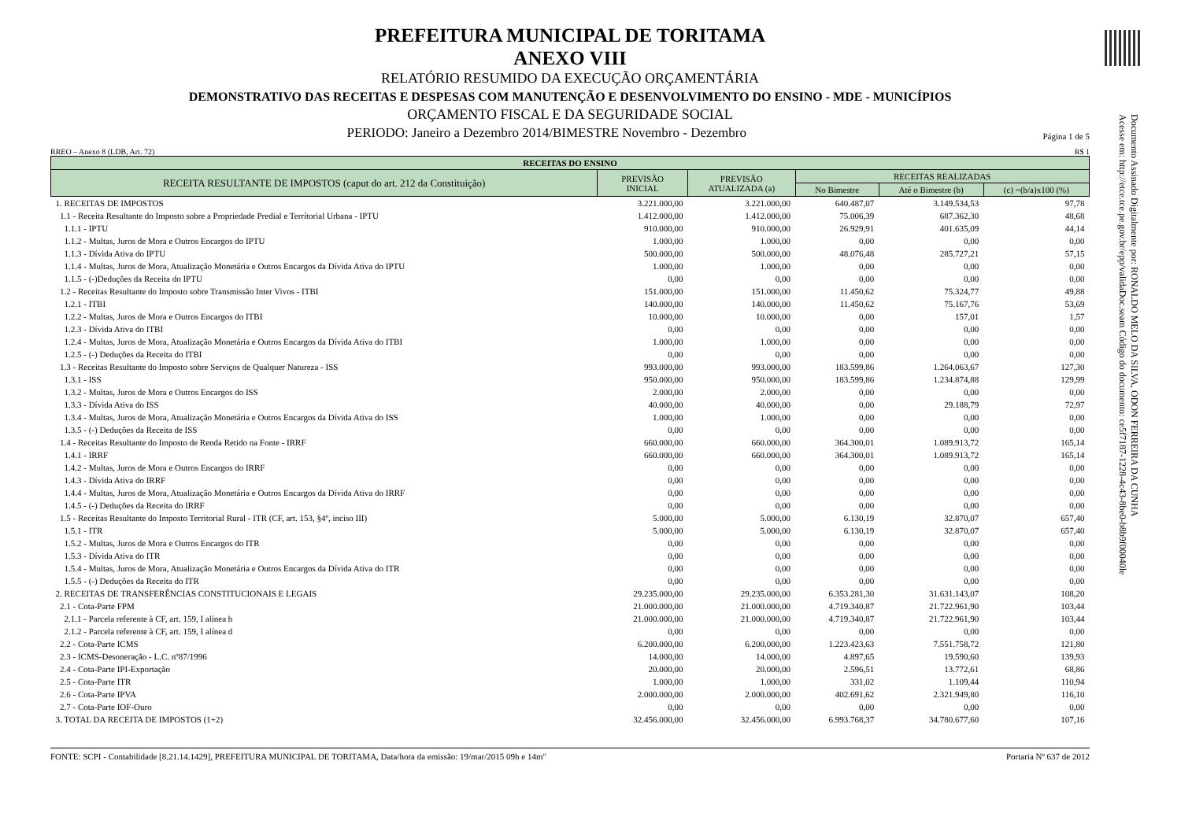Documento Assinado Digitalmente por: RONALDO MELO DA SILVA, ODON FERREIRA DA CUNHA
Acesse em: http://etce.tce.pe.gov.br/epp/validaDoc.seam Código do documento: ce5f7187-1228-4c43-8be0-b8b9f00040le
PREFEITURA MUNICIPAL DE TORITAMA
ANEXO VIII
RELATÓRIO RESUMIDO DA EXECUÇÃO ORÇAMENTÁRIA
DEMONSTRATIVO DAS RECEITAS E DESPESAS COM MANUTENÇÃO E DESENVOLVIMENTO DO ENSINO - MDE - MUNICÍPIOS
ORÇAMENTO FISCAL E DA SEGURIDADE SOCIAL
PERIODO: Janeiro a Dezembro 2014/BIMESTRE Novembro - Dezembro Página 1 de 5
RREO – Anexo 8 (LDB, Art. 72) R$ 1
| RECEITAS DO ENSINO | | | | | |
| --- | --- | --- | --- | --- | --- |
| RECEITA RESULTANTE DE IMPOSTOS (caput do art. 212 da Constituição) | PREVISÃO INICIAL | PREVISÃO ATUALIZADA (a) | RECEITAS REALIZADAS | | |
| | | | No Bimestre | Até o Bimestre (b) | (c) =(b/a)x100 (%) |
| 1. RECEITAS DE IMPOSTOS | 3.221.000,00 | 3.221.000,00 | 640.487,07 | 3.149.534,53 | 97,78 |
| 1.1 - Receita Resultante do Imposto sobre a Propriedade Predial e Terrítorial Urbana - IPTU | 1.412.000,00 | 1.412.000,00 | 75.006,39 | 687.362,30 | 48,68 |
| 1.1.1 - IPTU | 910.000,00 | 910.000,00 | 26.929,91 | 401.635,09 | 44,14 |
| 1.1.2 - Multas, Juros de Mora e Outros Encargos do IPTU | 1.000,00 | 1.000,00 | 0,00 | 0,00 | 0,00 |
| 1.1.3 - Dívida Ativa do IPTU | 500.000,00 | 500.000,00 | 48.076,48 | 285.727,21 | 57,15 |
| 1.1.4 - Multas, Juros de Mora, Atualização Monetária e Outros Encargos da Dívida Ativa do IPTU | 1.000,00 | 1.000,00 | 0,00 | 0,00 | 0,00 |
| 1.1.5 - (-)Deduções da Receita do IPTU | 0,00 | 0,00 | 0,00 | 0,00 | 0,00 |
| 1.2 - Receitas Resultante do Imposto sobre Transmissão Inter Vivos - ITBI | 151.000,00 | 151.000,00 | 11.450,62 | 75.324,77 | 49,88 |
| 1.2.1 - ITBI | 140.000,00 | 140.000,00 | 11.450,62 | 75.167,76 | 53,69 |
| 1.2.2 - Multas, Juros de Mora e Outros Encargos do ITBI | 10.000,00 | 10.000,00 | 0,00 | 157,01 | 1,57 |
| 1.2.3 - Dívida Ativa do ITBI | 0,00 | 0,00 | 0,00 | 0,00 | 0,00 |
| 1.2.4 - Multas, Juros de Mora, Atualização Monetária e Outros Encargos da Dívida Ativa do ITBI | 1.000,00 | 1.000,00 | 0,00 | 0,00 | 0,00 |
| 1.2.5 - (-) Deduções da Receita do ITBI | 0,00 | 0,00 | 0,00 | 0,00 | 0,00 |
| 1.3 - Receitas Resultante do Imposto sobre Serviços de Qualquer Natureza - ISS | 993.000,00 | 993.000,00 | 183.599,86 | 1.264.063,67 | 127,30 |
| 1.3.1 - ISS | 950.000,00 | 950.000,00 | 183.599,86 | 1.234.874,88 | 129,99 |
| 1.3.2 - Multas, Juros de Mora e Outros Encargos do ISS | 2.000,00 | 2.000,00 | 0,00 | 0,00 | 0,00 |
| 1.3.3 - Dívida Ativa do ISS | 40.000,00 | 40.000,00 | 0,00 | 29.188,79 | 72,97 |
| 1.3.4 - Multas, Juros de Mora, Atualização Monetária e Outros Encargos da Dívida Ativa do ISS | 1.000,00 | 1.000,00 | 0,00 | 0,00 | 0,00 |
| 1.3.5 - (-) Deduções da Receita de ISS | 0,00 | 0,00 | 0,00 | 0,00 | 0,00 |
| 1.4 - Receitas Resultante do Imposto de Renda Retido na Fonte - IRRF | 660.000,00 | 660.000,00 | 364.300,01 | 1.089.913,72 | 165,14 |
| 1.4.1 - IRRF | 660.000,00 | 660.000,00 | 364.300,01 | 1.089.913,72 | 165,14 |
| 1.4.2 - Multas, Juros de Mora e Outros Encargos do IRRF | 0,00 | 0,00 | 0,00 | 0,00 | 0,00 |
| 1.4.3 - Dívida Ativa do IRRF | 0,00 | 0,00 | 0,00 | 0,00 | 0,00 |
| 1.4.4 - Multas, Juros de Mora, Atualização Monetária e Outros Encargos da Dívida Ativa do IRRF | 0,00 | 0,00 | 0,00 | 0,00 | 0,00 |
| 1.4.5 - (-) Deduções da Receita do IRRF | 0,00 | 0,00 | 0,00 | 0,00 | 0,00 |
| 1.5 - Receitas Resultante do Imposto Territorial Rural - ITR (CF, art. 153, §4º, inciso III) | 5.000,00 | 5.000,00 | 6.130,19 | 32.870,07 | 657,40 |
| 1.5.1 - ITR | 5.000,00 | 5.000,00 | 6.130,19 | 32.870,07 | 657,40 |
| 1.5.2 - Multas, Juros de Mora e Outros Encargos do ITR | 0,00 | 0,00 | 0,00 | 0,00 | 0,00 |
| 1.5.3 - Dívida Ativa do ITR | 0,00 | 0,00 | 0,00 | 0,00 | 0,00 |
| 1.5.4 - Multas, Juros de Mora, Atualização Monetária e Outros Encargos da Dívida Ativa do ITR | 0,00 | 0,00 | 0,00 | 0,00 | 0,00 |
| 1.5.5 - (-) Deduções da Receita do ITR | 0,00 | 0,00 | 0,00 | 0,00 | 0,00 |
| 2. RECEITAS DE TRANSFERÊNCIAS CONSTITUCIONAIS E LEGAIS | 29.235.000,00 | 29.235.000,00 | 6.353.281,30 | 31.631.143,07 | 108,20 |
| 2.1 - Cota-Parte FPM | 21.000.000,00 | 21.000.000,00 | 4.719.340,87 | 21.722.961,90 | 103,44 |
| 2.1.1 - Parcela referente à CF, art. 159, I alínea b | 21.000.000,00 | 21.000.000,00 | 4.719.340,87 | 21.722.961,90 | 103,44 |
| 2.1.2 - Parcela referente à CF, art. 159, I alínea d | 0,00 | 0,00 | 0,00 | 0,00 | 0,00 |
| 2.2 - Cota-Parte ICMS | 6.200.000,00 | 6.200.000,00 | 1.223.423,63 | 7.551.758,72 | 121,80 |
| 2.3 - ICMS-Desoneração - L.C. nº87/1996 | 14.000,00 | 14.000,00 | 4.897,65 | 19.590,60 | 139,93 |
| 2.4 - Cota-Parte IPI-Exportação | 20.000,00 | 20.000,00 | 2.596,51 | 13.772,61 | 68,86 |
| 2.5 - Cota-Parte ITR | 1.000,00 | 1.000,00 | 331,02 | 1.109,44 | 110,94 |
| 2.6 - Cota-Parte IPVA | 2.000.000,00 | 2.000.000,00 | 402.691,62 | 2.321.949,80 | 116,10 |
| 2.7 - Cota-Parte IOF-Ouro | 0,00 | 0,00 | 0,00 | 0,00 | 0,00 |
| 3. TOTAL DA RECEITA DE IMPOSTOS (1+2) | 32.456.000,00 | 32.456.000,00 | 6.993.768,37 | 34.780.677,60 | 107,16 |
FONTE: SCPI - Contabilidade [8.21.14.1429], PREFEITURA MUNICIPAL DE TORITAMA, Data/hora da emissão: 19/mar/2015 09h e 14m" Portaria Nº 637 de 2012